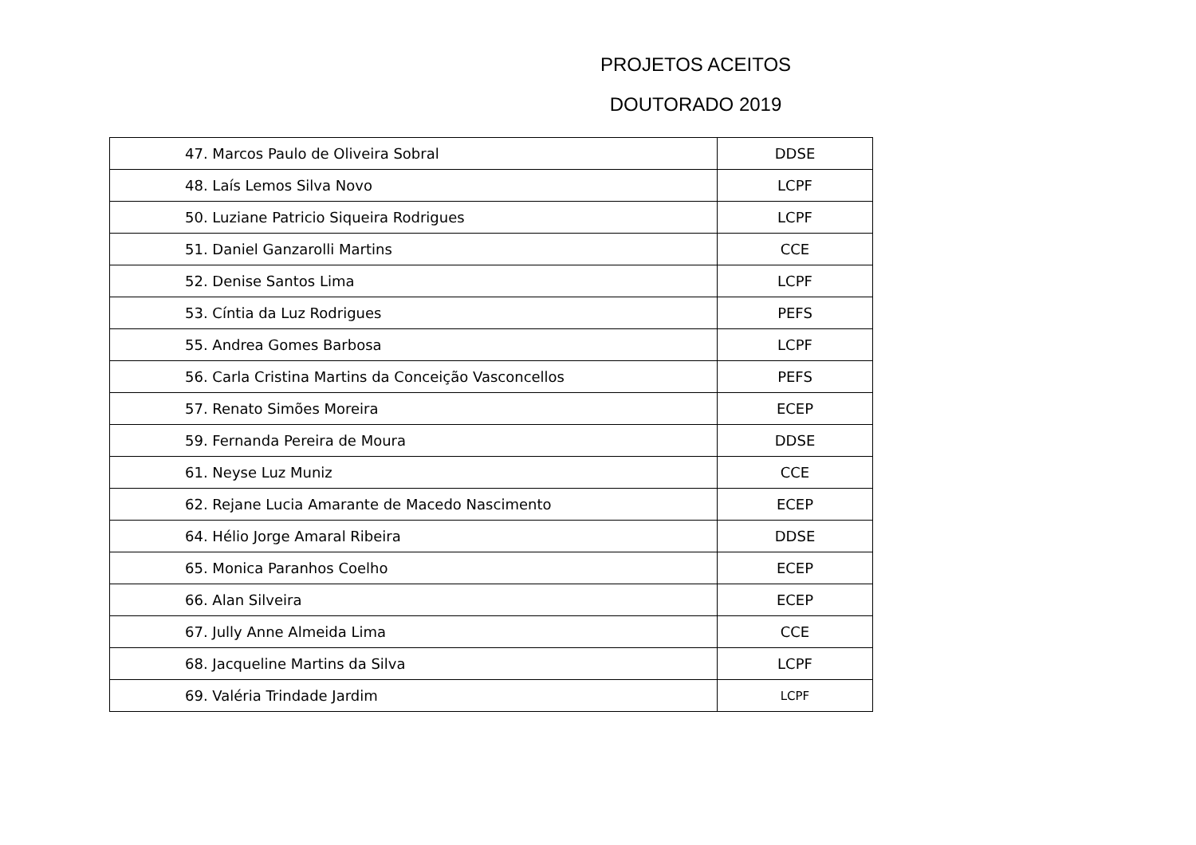PROJETOS ACEITOS
DOUTORADO 2019
| 47. Marcos Paulo de Oliveira Sobral | DDSE |
| 48. Laís Lemos Silva Novo | LCPF |
| 50. Luziane Patricio Siqueira Rodrigues | LCPF |
| 51. Daniel Ganzarolli Martins | CCE |
| 52. Denise Santos Lima | LCPF |
| 53. Cíntia da Luz Rodrigues | PEFS |
| 55. Andrea Gomes Barbosa | LCPF |
| 56. Carla Cristina Martins da Conceição Vasconcellos | PEFS |
| 57. Renato Simões Moreira | ECEP |
| 59. Fernanda Pereira de Moura | DDSE |
| 61. Neyse Luz Muniz | CCE |
| 62. Rejane Lucia Amarante de Macedo Nascimento | ECEP |
| 64. Hélio Jorge Amaral Ribeira | DDSE |
| 65. Monica Paranhos Coelho | ECEP |
| 66. Alan Silveira | ECEP |
| 67. Jully Anne Almeida Lima | CCE |
| 68. Jacqueline Martins da Silva | LCPF |
| 69. Valéria Trindade Jardim | LCPF |